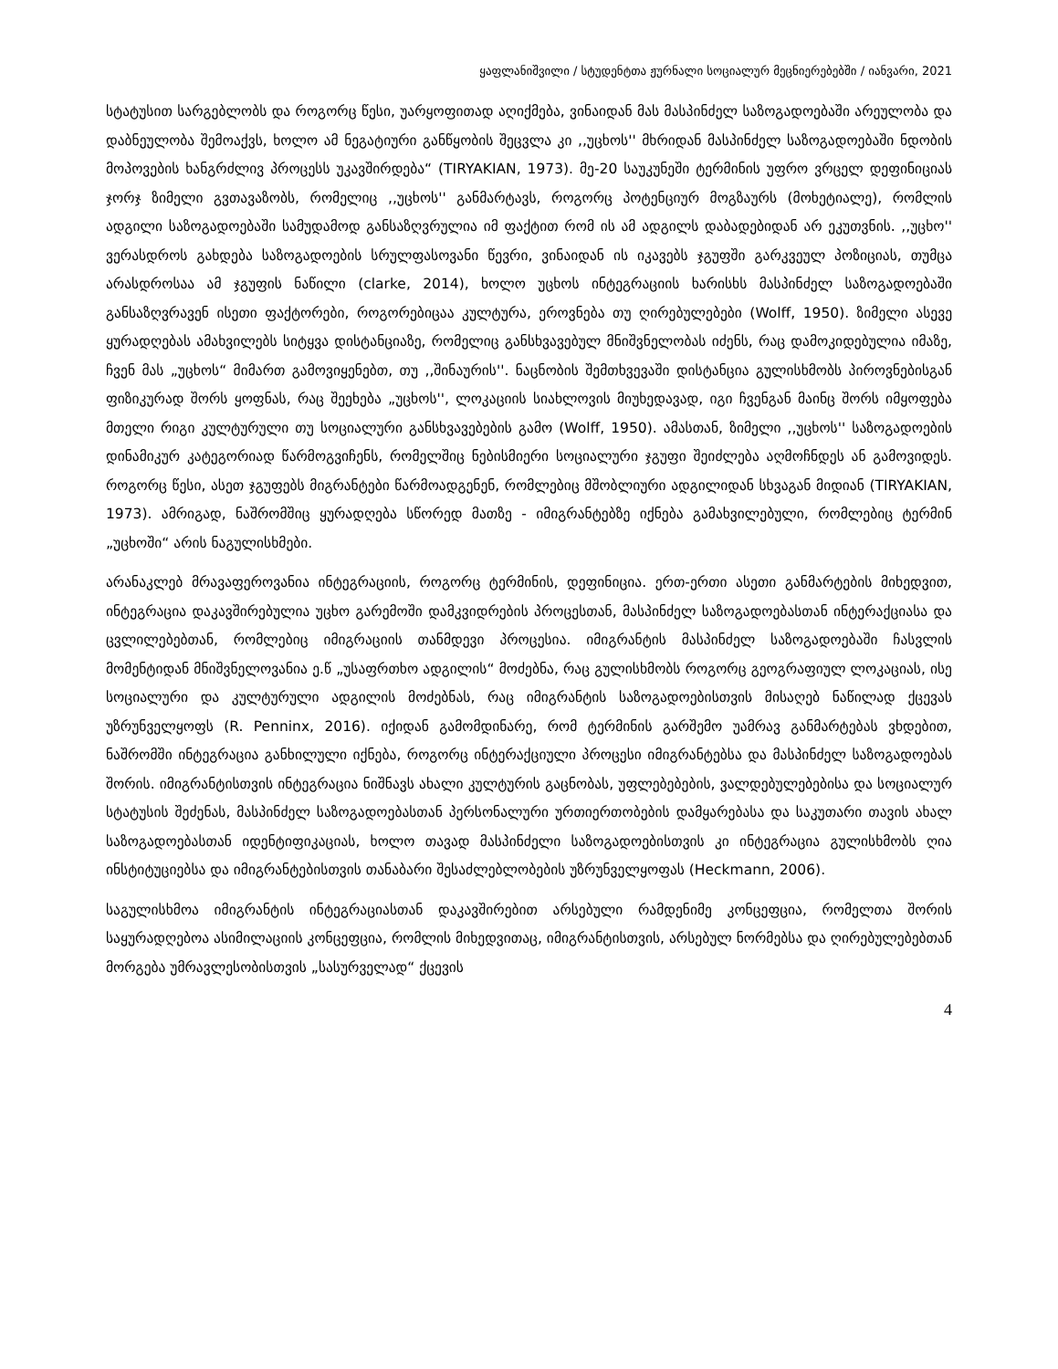ყაფლანიშვილი / სტუდენტთა ჟურნალი სოციალურ მეცნიერებებში / იანვარი, 2021
სტატუსით სარგებლობს და როგორც წესი, უარყოფითად აღიქმება, ვინაიდან მას მასპინძელ საზოგადოებაში არეულობა და დაბნეულობა შემოაქვს, ხოლო ამ ნეგატიური განწყობის შეცვლა კი ,,უცხოს'' მხრიდან მასპინძელ საზოგადოებაში ნდობის მოპოვების ხანგრძლივ პროცესს უკავშირდება“ (TIRYAKIAN, 1973). მე-20 საუკუნეში ტერმინის უფრო ვრცელ დეფინიციას ჯორჯ ზიმელი გვთავაზობს, რომელიც ,,უცხოს'' განმარტავს, როგორც პოტენციურ მოგზაურს (მოხეტიალე), რომლის ადგილი საზოგადოებაში სამუდამოდ განსაზღვრულია იმ ფაქტით რომ ის ამ ადგილს დაბადებიდან არ ეკუთვნის. ,,უცხო'' ვერასდროს გახდება საზოგადოების სრულფასოვანი წევრი, ვინაიდან ის იკავებს ჯგუფში გარკვეულ პოზიციას, თუმცა არასდროსაა ამ ჯგუფის ნაწილი (clarke, 2014), ხოლო უცხოს ინტეგრაციის ხარისხს მასპინძელ საზოგადოებაში განსაზღვრავენ ისეთი ფაქტორები, როგორებიცაა კულტურა, ეროვნება თუ ღირებულებები (Wolff, 1950). ზიმელი ასევე ყურადღებას ამახვილებს სიტყვა დისტანციაზე, რომელიც განსხვავებულ მნიშვნელობას იძენს, რაც დამოკიდებულია იმაზე, ჩვენ მას „უცხოს“ მიმართ გამოვიყენებთ, თუ ,,შინაურის''. ნაცნობის შემთხვევაში დისტანცია გულისხმობს პიროვნებისგან ფიზიკურად შორს ყოფნას, რაც შეეხება „უცხოს'', ლოკაციის სიახლოვის მიუხედავად, იგი ჩვენგან მაინც შორს იმყოფება მთელი რიგი კულტურული თუ სოციალური განსხვავებების გამო (Wolff, 1950). ამასთან, ზიმელი ,,უცხოს'' საზოგადოების დინამიკურ კატეგორიად წარმოგვიჩენს, რომელშიც ნებისმიერი სოციალური ჯგუფი შეიძლება აღმოჩნდეს ან გამოვიდეს. როგორც წესი, ასეთ ჯგუფებს მიგრანტები წარმოადგენენ, რომლებიც მშობლიური ადგილიდან სხვაგან მიდიან (TIRYAKIAN, 1973). ამრიგად, ნაშრომშიც ყურადღება სწორედ მათზე - იმიგრანტებზე იქნება გამახვილებული, რომლებიც ტერმინ „უცხოში“ არის ნაგულისხმები.
არანაკლებ მრავაფეროვანია ინტეგრაციის, როგორც ტერმინის, დეფინიცია. ერთ-ერთი ასეთი განმარტების მიხედვით, ინტეგრაცია დაკავშირებულია უცხო გარემოში დამკვიდრების პროცესთან, მასპინძელ საზოგადოებასთან ინტერაქციასა და ცვლილებებთან, რომლებიც იმიგრაციის თანმდევი პროცესია. იმიგრანტის მასპინძელ საზოგადოებაში ჩასვლის მომენტიდან მნიშვნელოვანია ე.წ „უსაფრთხო ადგილის“ მოძებნა, რაც გულისხმობს როგორც გეოგრაფიულ ლოკაციას, ისე სოციალური და კულტურული ადგილის მოძებნას, რაც იმიგრანტის საზოგადოებისთვის მისაღებ ნაწილად ქცევას უზრუნველყოფს (R. Penninx, 2016). იქიდან გამომდინარე, რომ ტერმინის გარშემო უამრავ განმარტებას ვხდებით, ნაშრომში ინტეგრაცია განხილული იქნება, როგორც ინტერაქციული პროცესი იმიგრანტებსა და მასპინძელ საზოგადოებას შორის. იმიგრანტისთვის ინტეგრაცია ნიშნავს ახალი კულტურის გაცნობას, უფლებებების, ვალდებულებებისა და სოციალურ სტატუსის შეძენას, მასპინძელ საზოგადოებასთან პერსონალური ურთიერთობების დამყარებასა და საკუთარი თავის ახალ საზოგადოებასთან იდენტიფიკაციას, ხოლო თავად მასპინძელი საზოგადოებისთვის კი ინტეგრაცია გულისხმობს ღია ინსტიტუციებსა და იმიგრანტებისთვის თანაბარი შესაძლებლობების უზრუნველყოფას (Heckmann, 2006).
საგულისხმოა იმიგრანტის ინტეგრაციასთან დაკავშირებით არსებული რამდენიმე კონცეფცია, რომელთა შორის საყურადღებოა ასიმილაციის კონცეფცია, რომლის მიხედვითაც, იმიგრანტისთვის, არსებულ ნორმებსა და ღირებულებებთან მორგება უმრავლესობისთვის „სასურველად“ ქცევის
4